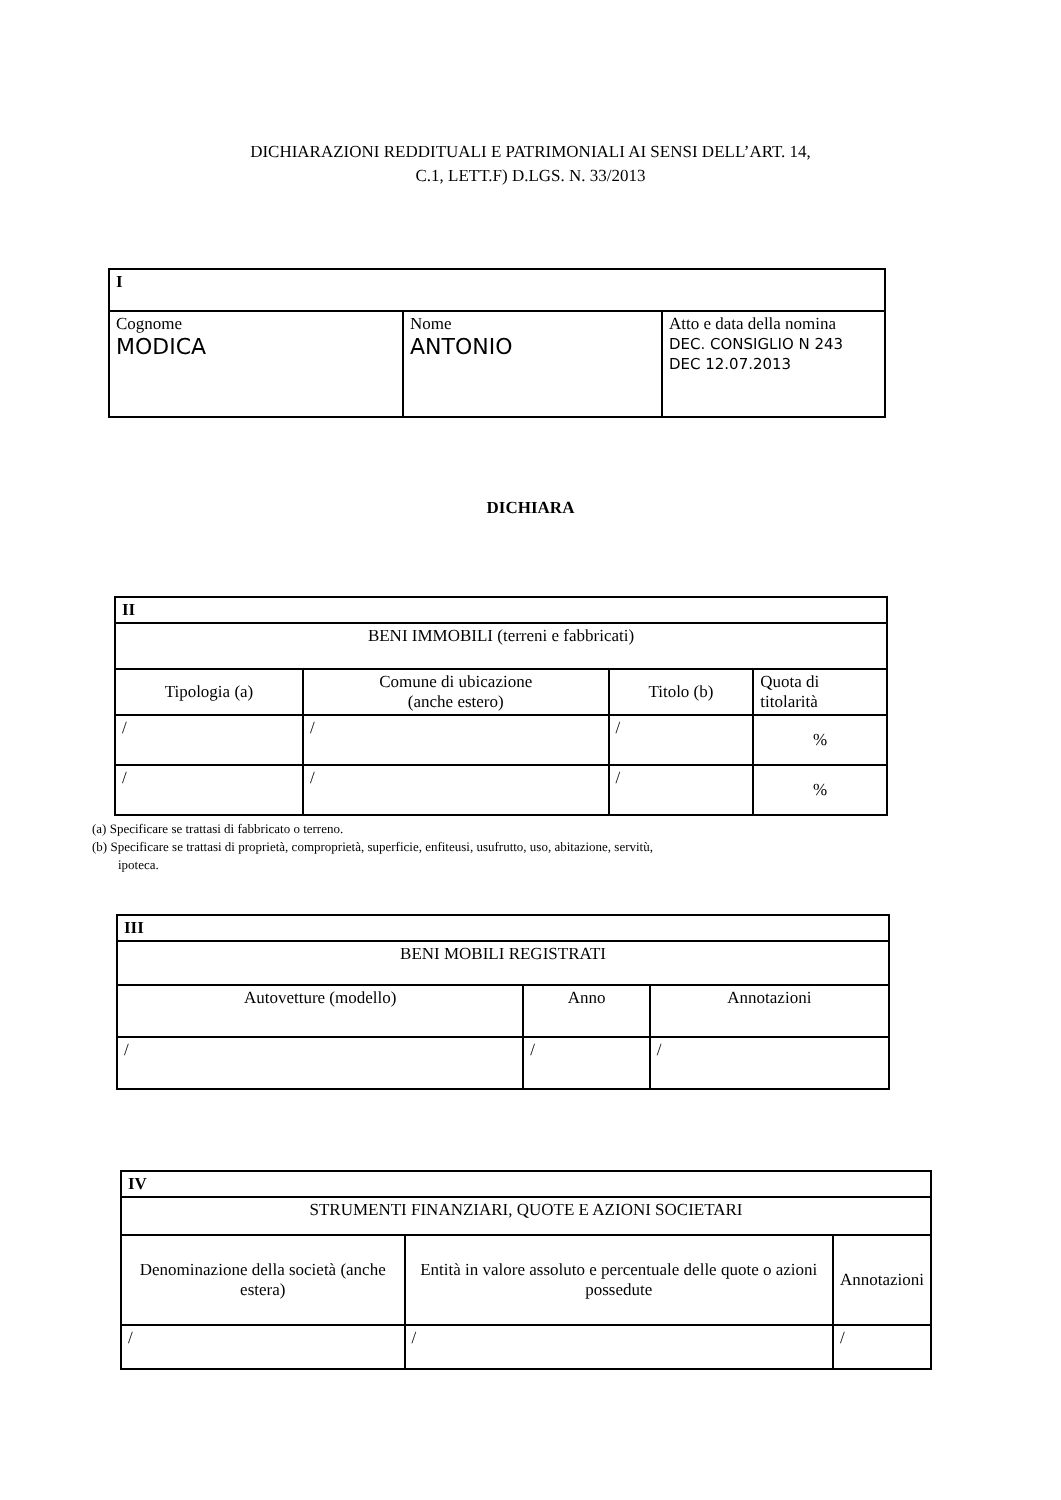DICHIARAZIONI REDDITUALI E PATRIMONIALI AI SENSI DELL’ART. 14,
C.1, LETT.F) D.LGS. N. 33/2013
| I | | |
| --- | --- | --- |
| Cognome MODICA | Nome ANTONIO | Atto e data della nomina DEC. CONSIGLIO N 243 DEC 12.07.2013 |
DICHIARA
| II | | | |
| --- | --- | --- | --- |
| BENI IMMOBILI (terreni e fabbricati) | | | |
| Tipologia (a) | Comune di ubicazione (anche estero) | Titolo (b) | Quota di titolarità |
| / | / | / | % |
| / | / | / | % |
(a) Specificare se trattasi di fabbricato o terreno.
(b) Specificare se trattasi di proprietà, comproprietà, superficie, enfiteusi, usufrutto, uso, abitazione, servitù,
ipoteca.
| III | | |
| --- | --- | --- |
| BENI MOBILI REGISTRATI | | |
| Autovetture (modello) | Anno | Annotazioni |
| / | / | / |
| IV | | |
| --- | --- | --- |
| STRUMENTI FINANZIARI, QUOTE E AZIONI SOCIETARI | | |
| Denominazione della società (anche estera) | Entità in valore assoluto e percentuale delle quote o azioni possedute | Annotazioni |
| / | / | / |